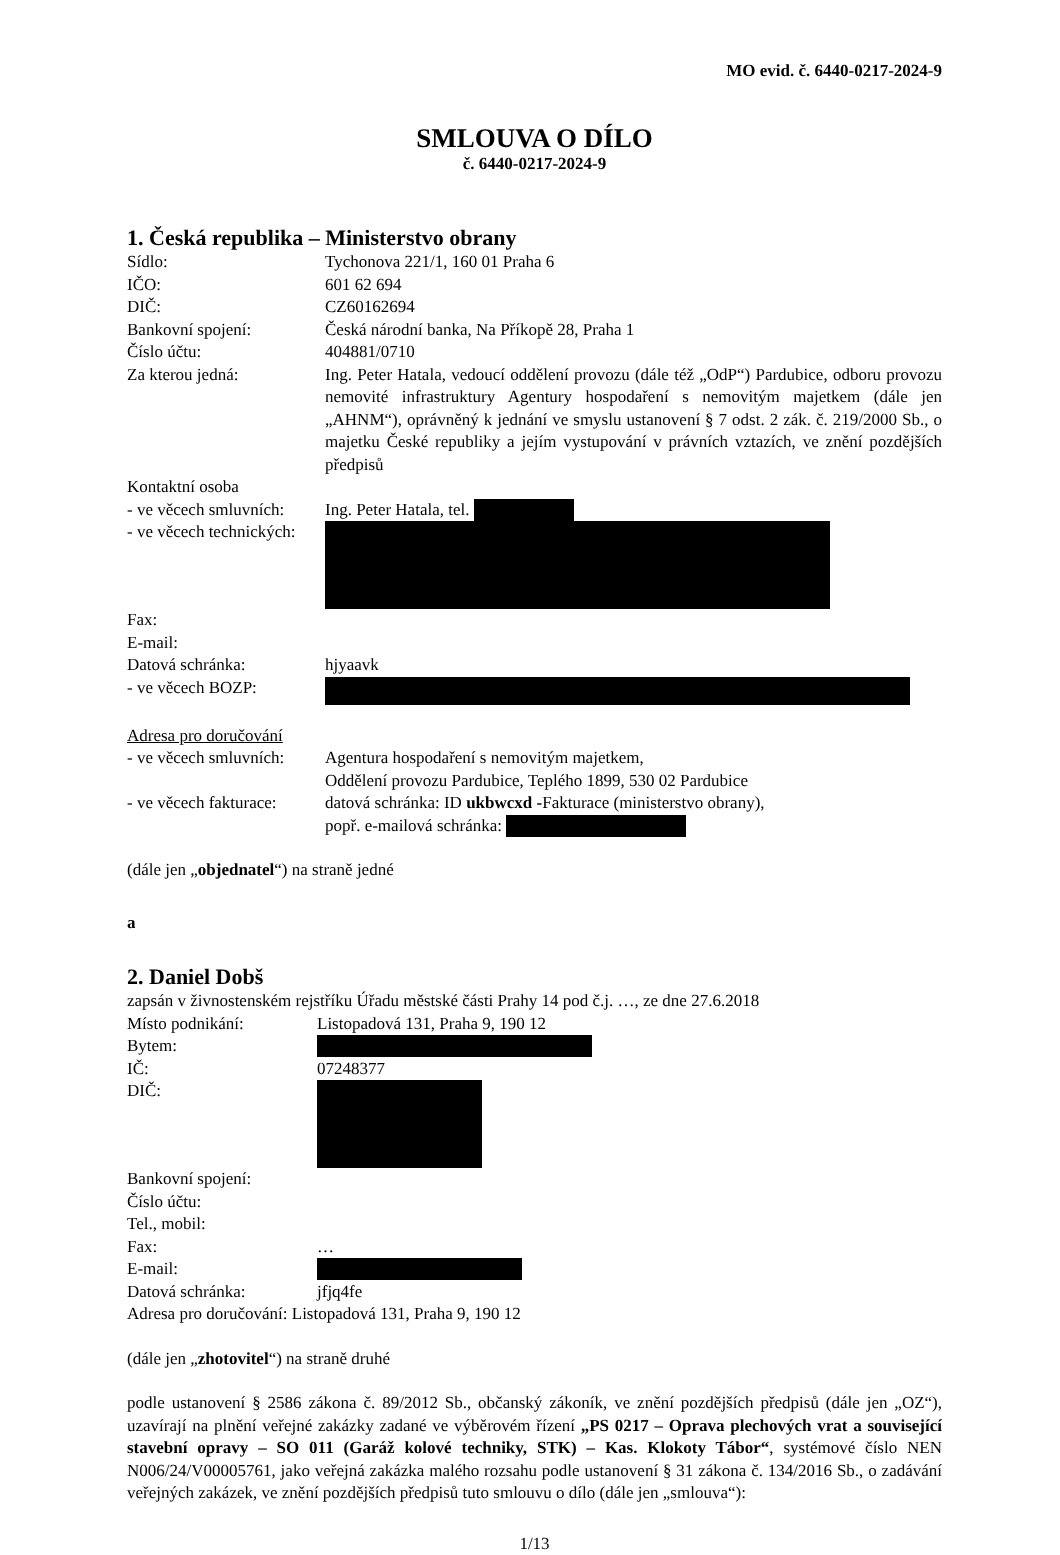MO evid. č. 6440-0217-2024-9
SMLOUVA O DÍLO
č. 6440-0217-2024-9
1. Česká republika – Ministerstvo obrany
Sídlo: Tychonova 221/1, 160 01 Praha 6
IČO: 601 62 694
DIČ: CZ60162694
Bankovní spojení: Česká národní banka, Na Příkopě 28, Praha 1
Číslo účtu: 404881/0710
Za kterou jedná: Ing. Peter Hatala, vedoucí oddělení provozu (dále též „OdP“) Pardubice, odboru provozu nemovité infrastruktury Agentury hospodaření s nemovitým majetkem (dále jen „AHNM“), oprávněný k jednání ve smyslu ustanovení § 7 odst. 2 zák. č. 219/2000 Sb., o majetku České republiky a jejím vystupování v právních vztazích, ve znění pozdějších předpisů
Kontaktní osoba
- ve věcech smluvních:
Ing. Peter Hatala, tel.
- ve věcech technických:
Fax:
E-mail:
Datová schránka: hjyaavk
- ve věcech BOZP:
Adresa pro doručování
- ve věcech smluvních:
Agentura hospodaření s nemovitým majetkem,
Oddělení provozu Pardubice, Teplého 1899, 530 02 Pardubice
- ve věcech fakturace:
datová schránka: ID ukbwcxd -Fakturace (ministerstvo obrany),
popř. e-mailová schránka:
(dále jen „objednatel“) na straně jedné
a
2. Daniel Dobš
zapsán v živnostenském rejstříku Úřadu městské části Prahy 14 pod č.j. …, ze dne 27.6.2018
Místo podnikání: Listopadová 131, Praha 9, 190 12
Bytem:
IČ: 07248377
DIČ:
Bankovní spojení:
Číslo účtu:
Tel., mobil:
Fax: …
E-mail:
Datová schránka: jfjq4fe
Adresa pro doručování: Listopadová 131, Praha 9, 190 12
(dále jen „zhotovitel“) na straně druhé
podle ustanovení § 2586 zákona č. 89/2012 Sb., občanský zákoník, ve znění pozdějších předpisů (dále jen „OZ“), uzavírají na plnění veřejné zakázky zadané ve výběrovém řízení „PS 0217 – Oprava plechových vrat a související stavební opravy – SO 011 (Garáž kolové techniky, STK) – Kas. Klokoty Tábor“, systémové číslo NEN N006/24/V00005761, jako veřejná zakázka malého rozsahu podle ustanovení § 31 zákona č. 134/2016 Sb., o zadávání veřejných zakázek, ve znění pozdějších předpisů tuto smlouvu o dílo (dále jen „smlouva“):
1/13